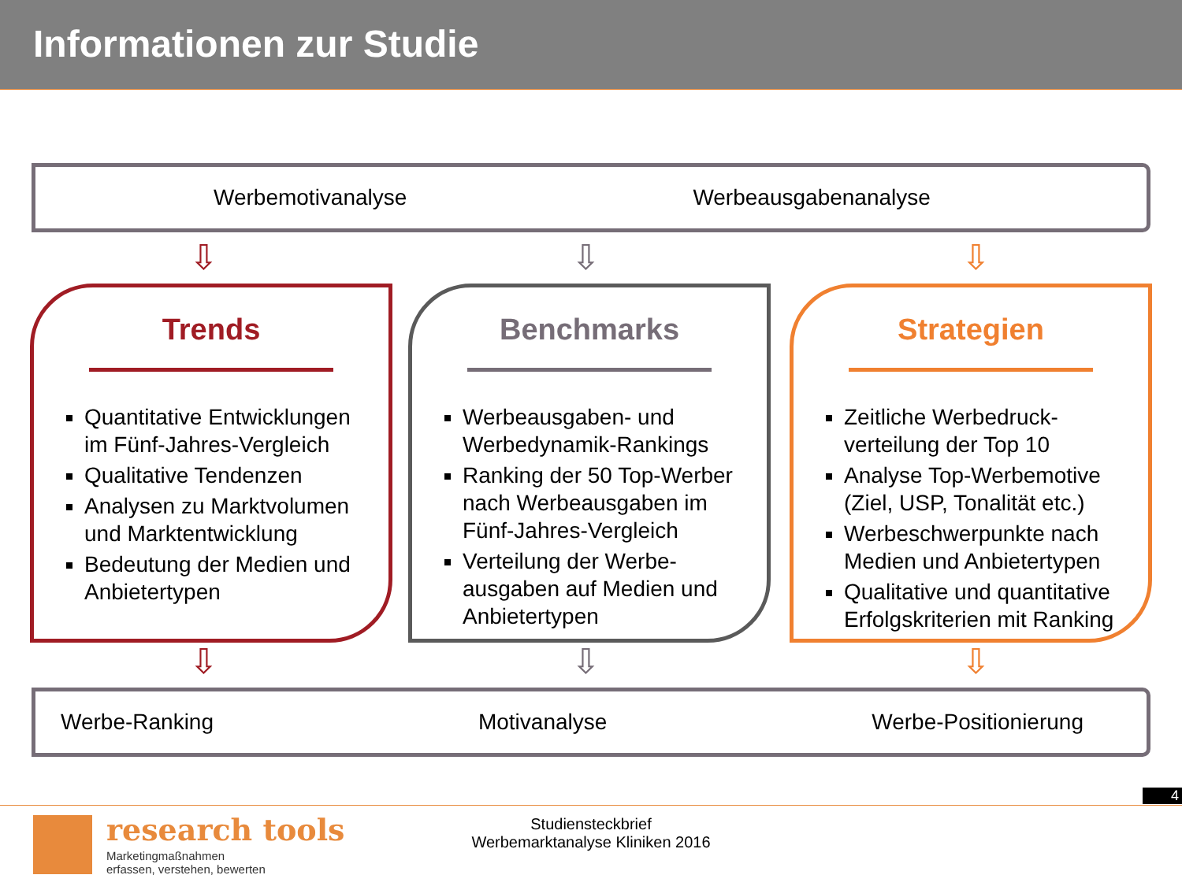Informationen zur Studie
Werbemotivanalyse Werbeausgabenanalyse
⇩ ⇩ ⇩
Trends
Quantitative Entwicklungen im Fünf-Jahres-Vergleich
Qualitative Tendenzen
Analysen zu Marktvolumen und Marktentwicklung
Bedeutung der Medien und Anbietertypen
Benchmarks
Werbeausgaben- und Werbedynamik-Rankings
Ranking der 50 Top-Werber nach Werbeausgaben im Fünf-Jahres-Vergleich
Verteilung der Werbe-ausgaben auf Medien und Anbietertypen
Strategien
Zeitliche Werbedruck-verteilung der Top 10
Analyse Top-Werbemotive (Ziel, USP, Tonalität etc.)
Werbeschwerpunkte nach Medien und Anbietertypen
Qualitative und quantitative Erfolgskriterien mit Ranking
⇩ ⇩ ⇩
Werbe-Ranking Motivanalyse Werbe-Positionierung
4
research tools
Marketingmaßnahmen
erfassen, verstehen, bewerten
Studiensteckbrief
Werbemarktanalyse Kliniken 2016